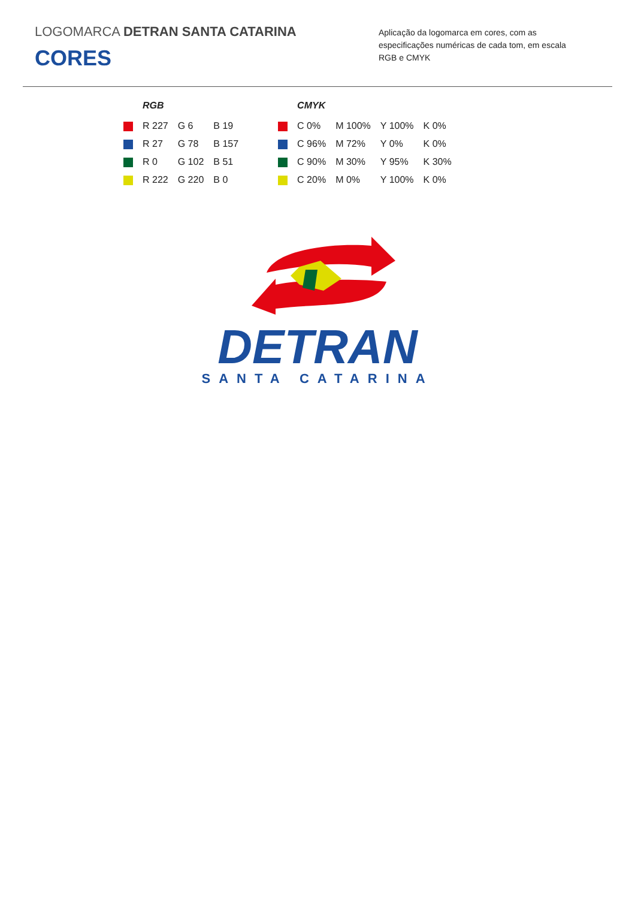LOGOMARCA DETRAN SANTA CATARINA
CORES
Aplicação da logomarca em cores, com as especificações numéricas de cada tom, em escala RGB e CMYK
| | RGB | | |
| --- | --- | --- | --- |
| | R 227 | G 6 | B 19 |
| | R 27 | G 78 | B 157 |
| | R 0 | G 102 | B 51 |
| | R 222 | G 220 | B 0 |
| | CMYK | | | |
| --- | --- | --- | --- | --- |
| | C 0% | M 100% | Y 100% | K 0% |
| | C 96% | M 72% | Y 0% | K 0% |
| | C 90% | M 30% | Y 95% | K 30% |
| | C 20% | M 0% | Y 100% | K 0% |
DETRAN
SANTA CATARINA